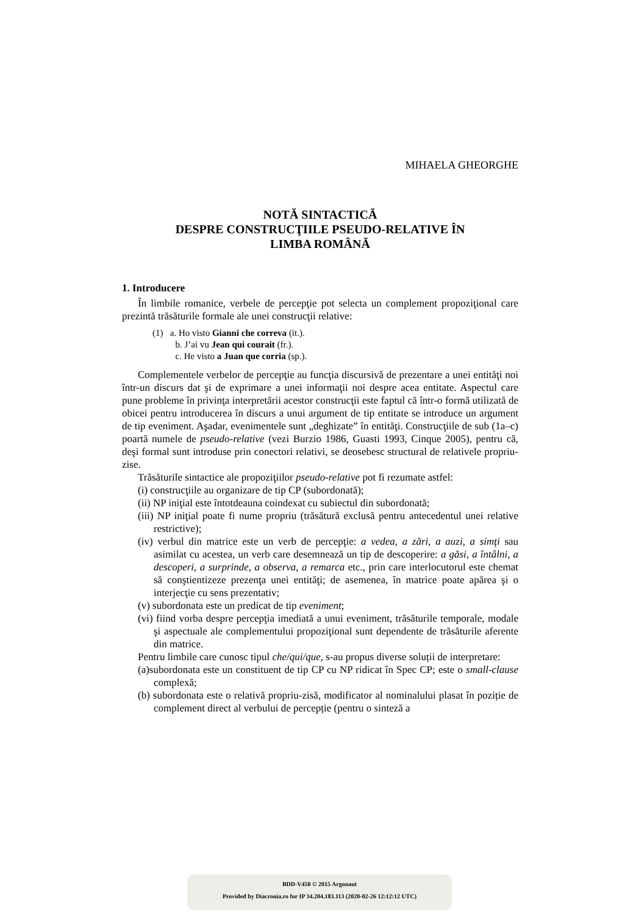MIHAELA GHEORGHE
NOTĂ SINTACTICĂ
DESPRE CONSTRUCŢIILE PSEUDO-RELATIVE ÎN
LIMBA ROMÂNĂ
1. Introducere
În limbile romanice, verbele de percepţie pot selecta un complement propoziţional care prezintă trăsăturile formale ale unei construcţii relative:
(1) a. Ho visto Gianni che correva (it.).
b. J’ai vu Jean qui courait (fr.).
c. He visto a Juan que corria (sp.).
Complementele verbelor de percepţie au funcţia discursivă de prezentare a unei entităţi noi într-un discurs dat şi de exprimare a unei informaţii noi despre acea entitate. Aspectul care pune probleme în privinţa interpretării acestor construcţii este faptul că într-o formă utilizată de obicei pentru introducerea în discurs a unui argument de tip entitate se introduce un argument de tip eveniment. Aşadar, evenimentele sunt „deghizate” în entităţi. Construcţiile de sub (1a–c) poartă numele de pseudo-relative (vezi Burzio 1986, Guasti 1993, Cinque 2005), pentru că, deşi formal sunt introduse prin conectori relativi, se deosebesc structural de relativele propriu-zise.
Trăsăturile sintactice ale propoziţiilor pseudo-relative pot fi rezumate astfel:
(i) construcţiile au organizare de tip CP (subordonată);
(ii) NP iniţial este întotdeauna coindexat cu subiectul din subordonată;
(iii) NP iniţial poate fi nume propriu (trăsătură exclusă pentru antecedentul unei relative restrictive);
(iv) verbul din matrice este un verb de percepţie: a vedea, a zări, a auzi, a simţi sau asimilat cu acestea, un verb care desemnează un tip de descoperire: a găsi, a întâlni, a descoperi, a surprinde, a observa, a remarca etc., prin care interlocutorul este chemat să conştientizeze prezenţa unei entităţi; de asemenea, în matrice poate apărea şi o interjecţie cu sens prezentativ;
(v) subordonata este un predicat de tip eveniment;
(vi) fiind vorba despre percepţia imediată a unui eveniment, trăsăturile temporale, modale şi aspectuale ale complementului propoziţional sunt dependente de trăsăturile aferente din matrice.
Pentru limbile care cunosc tipul che/qui/que, s-au propus diverse soluții de interpretare:
(a)subordonata este un constituent de tip CP cu NP ridicat în Spec CP; este o small-clause complexă;
(b) subordonata este o relativă propriu-zisă, modificator al nominalului plasat în poziție de complement direct al verbului de percepție (pentru o sinteză a
BDD-V450 © 2015 Argonaut
Provided by Diacronia.ro for IP 34.204.183.113 (2020-02-26 12:12:12 UTC)